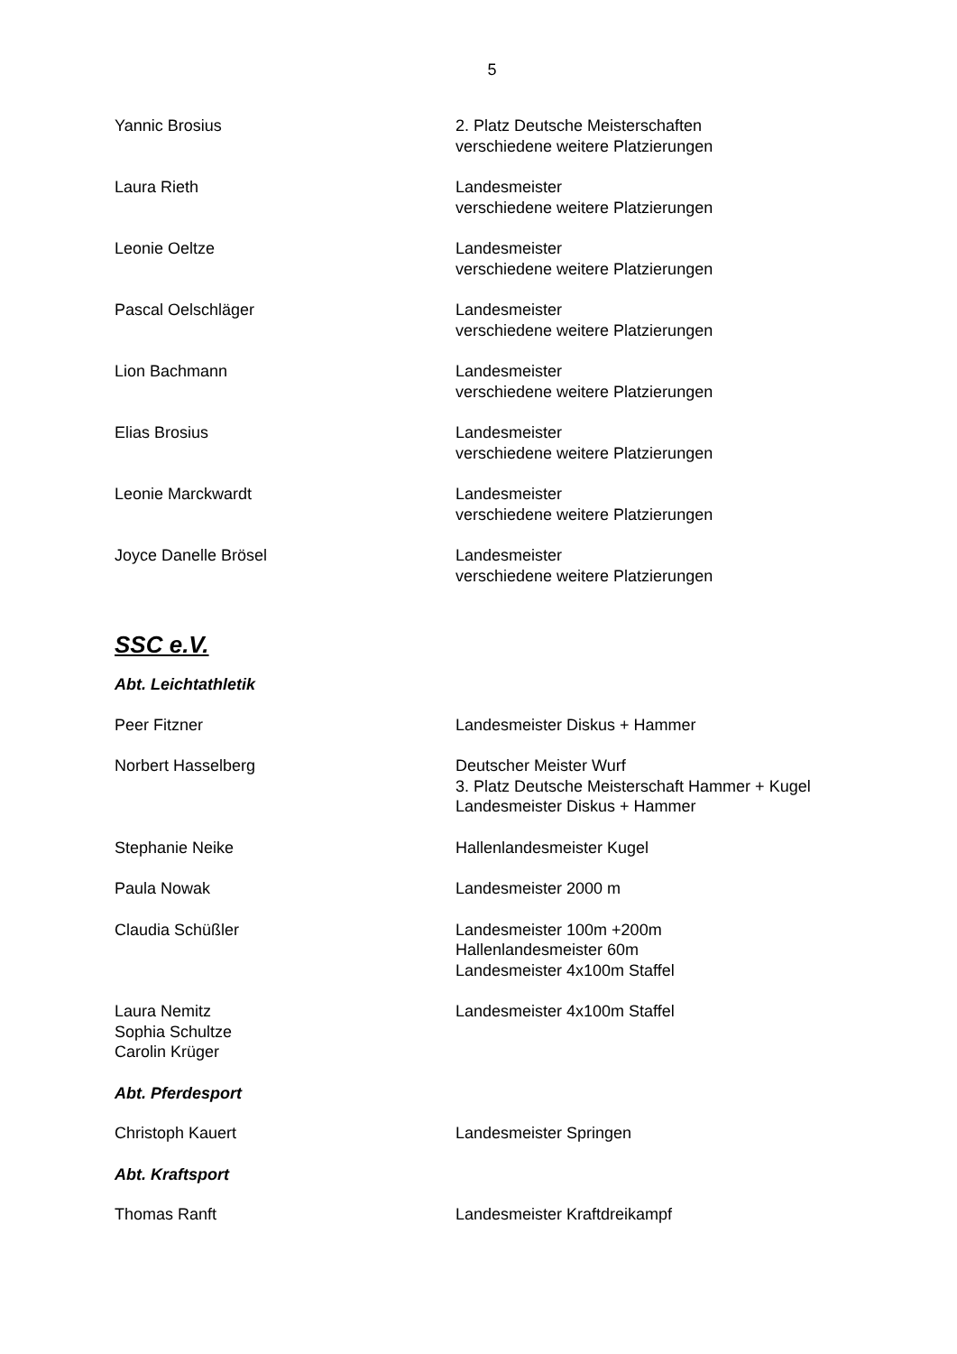5
Yannic Brosius 2. Platz Deutsche Meisterschaften
verschiedene weitere Platzierungen
Laura Rieth Landesmeister
verschiedene weitere Platzierungen
Leonie Oeltze Landesmeister
verschiedene weitere Platzierungen
Pascal Oelschläger Landesmeister
verschiedene weitere Platzierungen
Lion Bachmann Landesmeister
verschiedene weitere Platzierungen
Elias Brosius Landesmeister
verschiedene weitere Platzierungen
Leonie Marckwardt Landesmeister
verschiedene weitere Platzierungen
Joyce Danelle Brösel Landesmeister
verschiedene weitere Platzierungen
SSC e.V.
Abt. Leichtathletik
Peer Fitzner Landesmeister Diskus + Hammer
Norbert Hasselberg Deutscher Meister Wurf
3. Platz Deutsche Meisterschaft Hammer + Kugel
Landesmeister Diskus + Hammer
Stephanie Neike Hallenlandesmeister Kugel
Paula Nowak Landesmeister 2000 m
Claudia Schüßler Landesmeister 100m +200m
Hallenlandesmeister 60m
Landesmeister 4x100m Staffel
Laura Nemitz
Sophia Schultze
Carolin Krüger
Landesmeister 4x100m Staffel
Abt. Pferdesport
Christoph Kauert Landesmeister Springen
Abt. Kraftsport
Thomas Ranft Landesmeister Kraftdreikampf